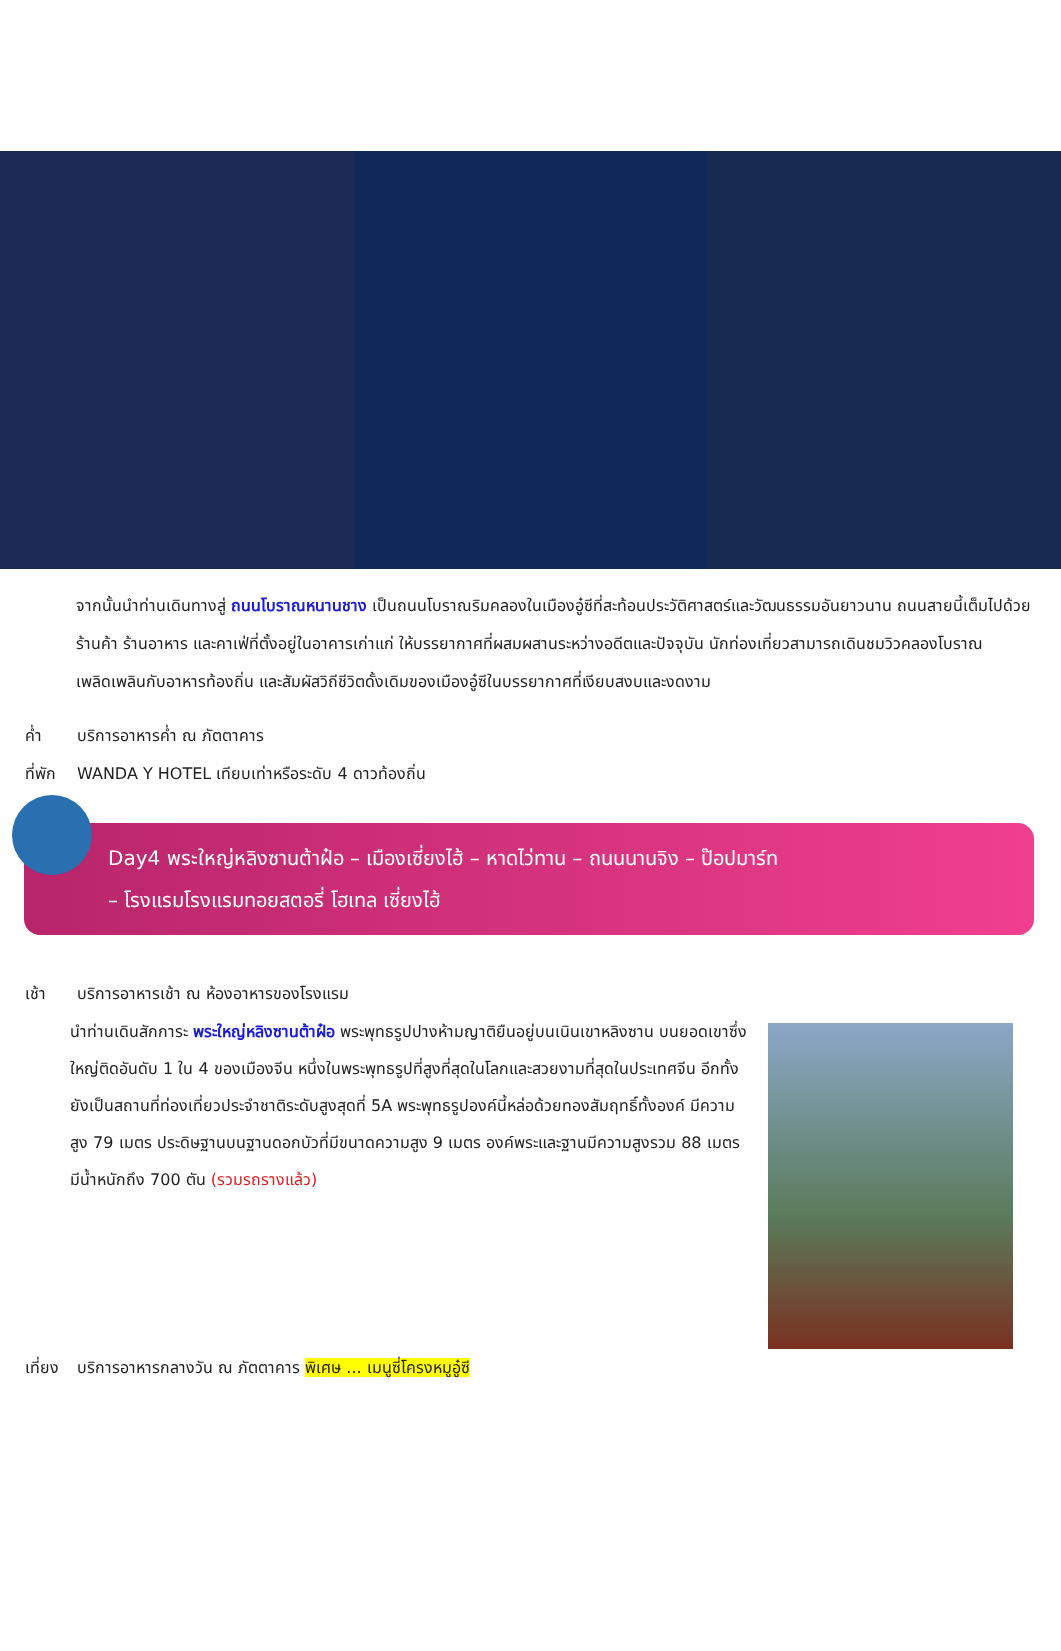จากนั้นนำท่านเดินทางสู่ ถนนโบราณหนานชาง เป็นถนนโบราณริมคลองในเมืองอู๋ซีที่สะท้อนประวัติศาสตร์และวัฒนธรรมอันยาวนาน ถนนสายนี้เต็มไปด้วยร้านค้า ร้านอาหาร และคาเฟ่ที่ตั้งอยู่ในอาคารเก่าแก่ ให้บรรยากาศที่ผสมผสานระหว่างอดีตและปัจจุบัน นักท่องเที่ยวสามารถเดินชมวิวคลองโบราณ เพลิดเพลินกับอาหารท้องถิ่น และสัมผัสวิถีชีวิตดั้งเดิมของเมืองอู๋ซีในบรรยากาศที่เงียบสงบและงดงาม
ค่ำ บริการอาหารค่ำ ณ ภัตตาคาร
ที่พัก WANDA Y HOTEL เทียบเท่าหรือระดับ 4 ดาวท้องถิ่น
Day4 พระใหญ่หลิงซานต้าฝ๋อ – เมืองเซี่ยงไฮ้ – หาดไว่ทาน – ถนนนานจิง – ป๊อปมาร์ท
– โรงแรมโรงแรมทอยสตอรี่ โฮเทล เซี่ยงไฮ้
เช้า บริการอาหารเช้า ณ ห้องอาหารของโรงแรม
นำท่านเดินสักการะ พระใหญ่หลิงซานต้าฝ๋อ พระพุทธรูปปางห้ามญาติยืนอยู่บนเนินเขาหลิงซาน บนยอดเขาซึ่งใหญ่ติดอันดับ 1 ใน 4 ของเมืองจีน หนึ่งในพระพุทธรูปที่สูงที่สุดในโลกและสวยงามที่สุดในประเทศจีน อีกทั้ง ยังเป็นสถานที่ท่องเที่ยวประจำชาติระดับสูงสุดที่ 5A พระพุทธรูปองค์นี้หล่อด้วยทองสัมฤทธิ์ทั้งองค์ มีความสูง 79 เมตร ประดิษฐานบนฐานดอกบัวที่มีขนาดความสูง 9 เมตร องค์พระและฐานมีความสูงรวม 88 เมตร มีน้ำหนักถึง 700 ตัน (รวมรถรางแล้ว)
เที่ยง บริการอาหารกลางวัน ณ ภัตตาคาร พิเศษ ... เมนูซี่โครงหมูอู๋ซี